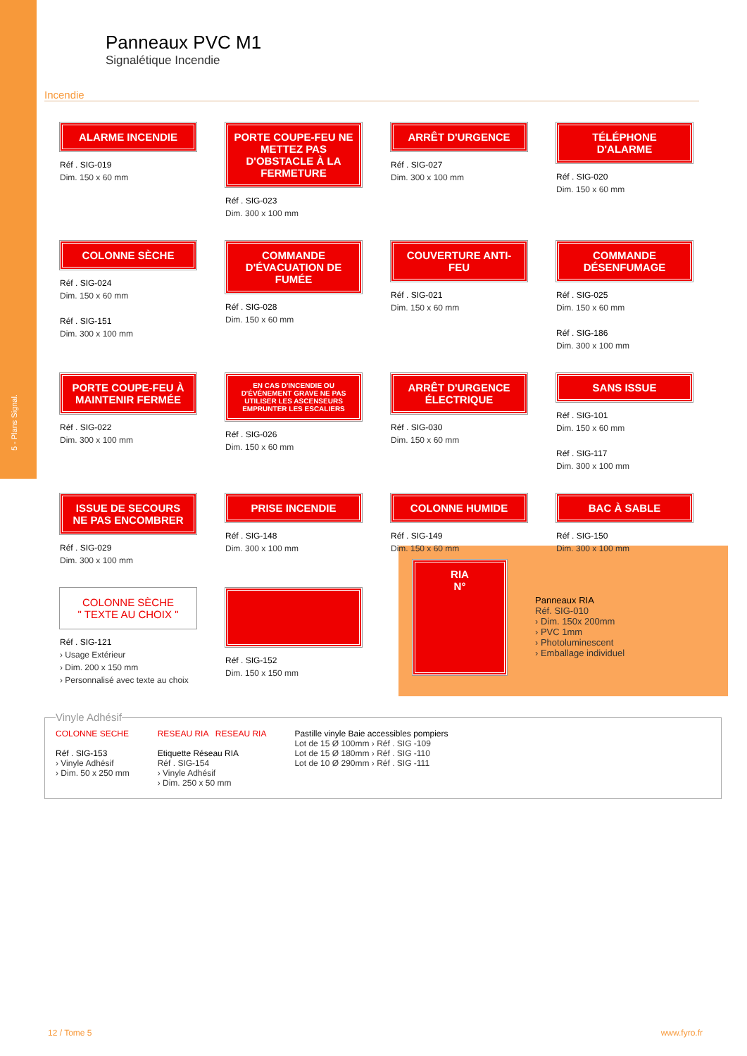5 - Plans Signal.
Panneaux PVC M1
Signalétique Incendie
Incendie
ALARME INCENDIE
Réf . SIG-019
Dim. 150 x 60 mm
PORTE COUPE-FEU NE METTEZ PAS D'OBSTACLE À LA FERMETURE
Réf . SIG-023
Dim. 300 x 100 mm
ARRÊT D'URGENCE
Réf . SIG-027
Dim. 300 x 100 mm
TÉLÉPHONE D'ALARME
Réf . SIG-020
Dim. 150 x 60 mm
COLONNE SÈCHE
Réf . SIG-024
Dim. 150 x 60 mm
Réf . SIG-151
Dim. 300 x 100 mm
COMMANDE D'ÉVACUATION DE FUMÉE
Réf . SIG-028
Dim. 150 x 60 mm
COUVERTURE ANTI-FEU
Réf . SIG-021
Dim. 150 x 60 mm
COMMANDE DÉSENFUMAGE
Réf . SIG-025
Dim. 150 x 60 mm
Réf . SIG-186
Dim. 300 x 100 mm
PORTE COUPE-FEU À MAINTENIR FERMÉE
Réf . SIG-022
Dim. 300 x 100 mm
EN CAS D'INCENDIE OU D'ÉVÉNEMENT GRAVE NE PAS UTILISER LES ASCENSEURS EMPRUNTER LES ESCALIERS
Réf . SIG-026
Dim. 150 x 60 mm
ARRÊT D'URGENCE ÉLECTRIQUE
Réf . SIG-030
Dim. 150 x 60 mm
SANS ISSUE
Réf . SIG-101
Dim. 150 x 60 mm
Réf . SIG-117
Dim. 300 x 100 mm
ISSUE DE SECOURS NE PAS ENCOMBRER
Réf . SIG-029
Dim. 300 x 100 mm
PRISE INCENDIE
Réf . SIG-148
Dim. 300 x 100 mm
COLONNE HUMIDE
Réf . SIG-149
Dim. 150 x 60 mm
BAC À SABLE
Réf . SIG-150
Dim. 300 x 100 mm
COLONNE SÈCHE
" TEXTE AU CHOIX "
Réf . SIG-121
› Usage Extérieur
› Dim. 200 x 150 mm
› Personnalisé avec texte au choix
Réf . SIG-152
Dim. 150 x 150 mm
RIA
N°
Panneaux RIA
Réf. SIG-010
› Dim. 150x 200mm
› PVC 1mm
› Photoluminescent
› Emballage individuel
Vinyle Adhésif
COLONNE SECHE
Réf . SIG-153
› Vinyle Adhésif
› Dim. 50 x 250 mm
RESEAU RIA RESEAU RIA
Etiquette Réseau RIA
Réf . SIG-154
› Vinyle Adhésif
› Dim. 250 x 50 mm
Pastille vinyle Baie accessibles pompiers
Lot de 15 Ø 100mm › Réf . SIG -109
Lot de 15 Ø 180mm › Réf . SIG -110
Lot de 10 Ø 290mm › Réf . SIG -111
12 / Tome 5 www.fyro.fr